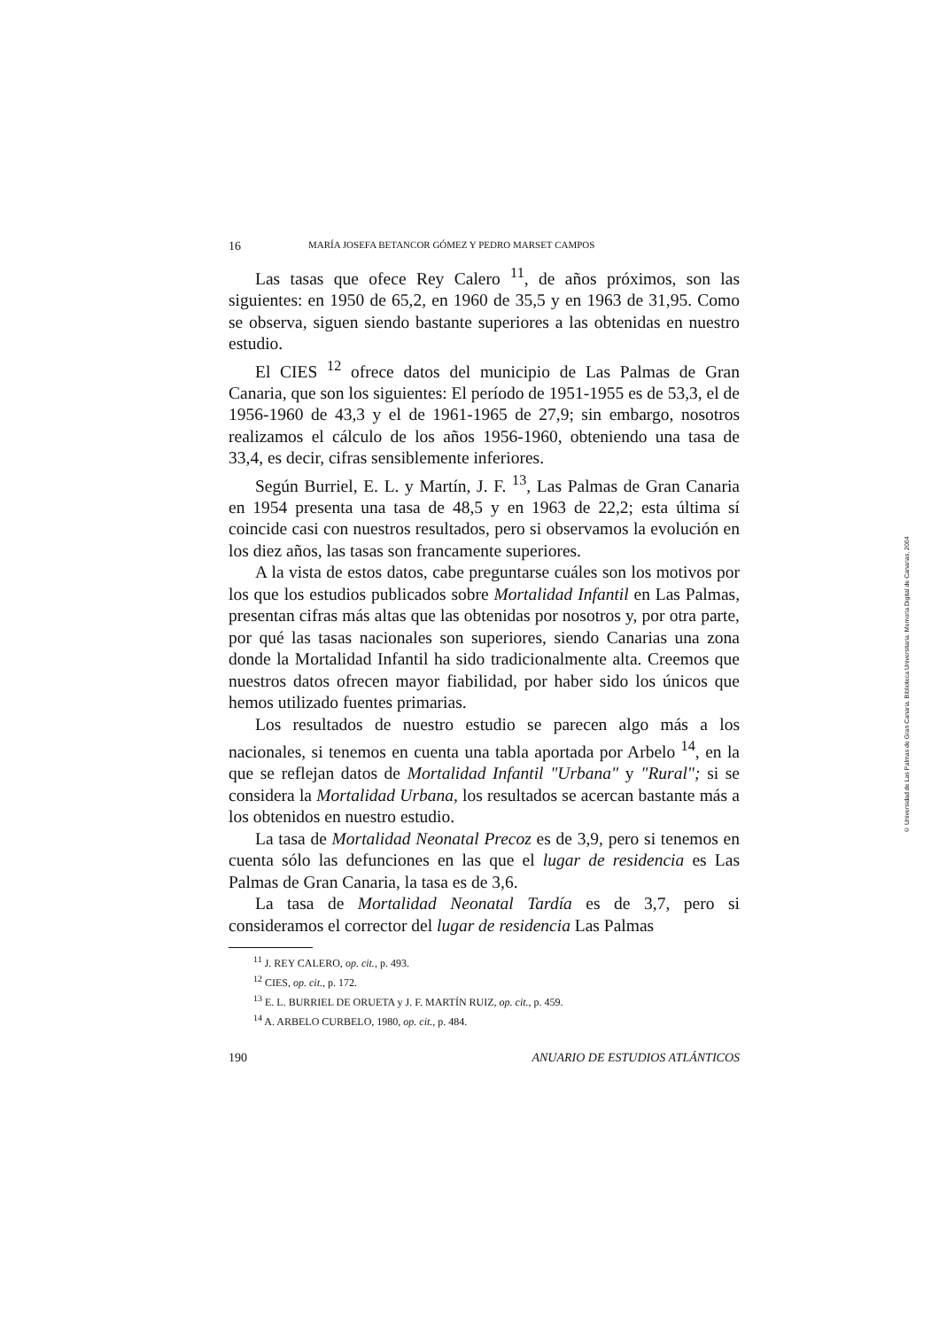16 MARÍA JOSEFA BETANCOR GÓMEZ Y PEDRO MARSET CAMPOS
Las tasas que ofece Rey Calero <sup>11</sup>, de años próximos, son las siguientes: en 1950 de 65,2, en 1960 de 35,5 y en 1963 de 31,95. Como se observa, siguen siendo bastante superiores a las obtenidas en nuestro estudio.
El CIES <sup>12</sup> ofrece datos del municipio de Las Palmas de Gran Canaria, que son los siguientes: El período de 1951-1955 es de 53,3, el de 1956-1960 de 43,3 y el de 1961-1965 de 27,9; sin embargo, nosotros realizamos el cálculo de los años 1956-1960, obteniendo una tasa de 33,4, es decir, cifras sensiblemente inferiores.
Según Burriel, E. L. y Martín, J. F. <sup>13</sup>, Las Palmas de Gran Canaria en 1954 presenta una tasa de 48,5 y en 1963 de 22,2; esta última sí coincide casi con nuestros resultados, pero si observamos la evolución en los diez años, las tasas son francamente superiores.
A la vista de estos datos, cabe preguntarse cuáles son los motivos por los que los estudios publicados sobre Mortalidad Infantil en Las Palmas, presentan cifras más altas que las obtenidas por nosotros y, por otra parte, por qué las tasas nacionales son superiores, siendo Canarias una zona donde la Mortalidad Infantil ha sido tradicionalmente alta. Creemos que nuestros datos ofrecen mayor fiabilidad, por haber sido los únicos que hemos utilizado fuentes primarias.
Los resultados de nuestro estudio se parecen algo más a los nacionales, si tenemos en cuenta una tabla aportada por Arbelo <sup>14</sup>, en la que se reflejan datos de Mortalidad Infantil "Urbana" y "Rural"; si se considera la Mortalidad Urbana, los resultados se acercan bastante más a los obtenidos en nuestro estudio.
La tasa de Mortalidad Neonatal Precoz es de 3,9, pero si tenemos en cuenta sólo las defunciones en las que el lugar de residencia es Las Palmas de Gran Canaria, la tasa es de 3,6.
La tasa de Mortalidad Neonatal Tardía es de 3,7, pero si consideramos el corrector del lugar de residencia Las Palmas
<sup>11</sup> J. REY CALERO, op. cit., p. 493.
<sup>12</sup> CIES, op. cit., p. 172.
<sup>13</sup> E. L. BURRIEL DE ORUETA y J. F. MARTÍN RUIZ, op. cit., p. 459.
<sup>14</sup> A. ARBELO CURBELO, 1980, op. cit., p. 484.
190 ANUARIO DE ESTUDIOS ATLÁNTICOS
© Universidad de Las Palmas de Gran Canaria. Biblioteca Universitaria. Memoria Digital de Canarias, 2004